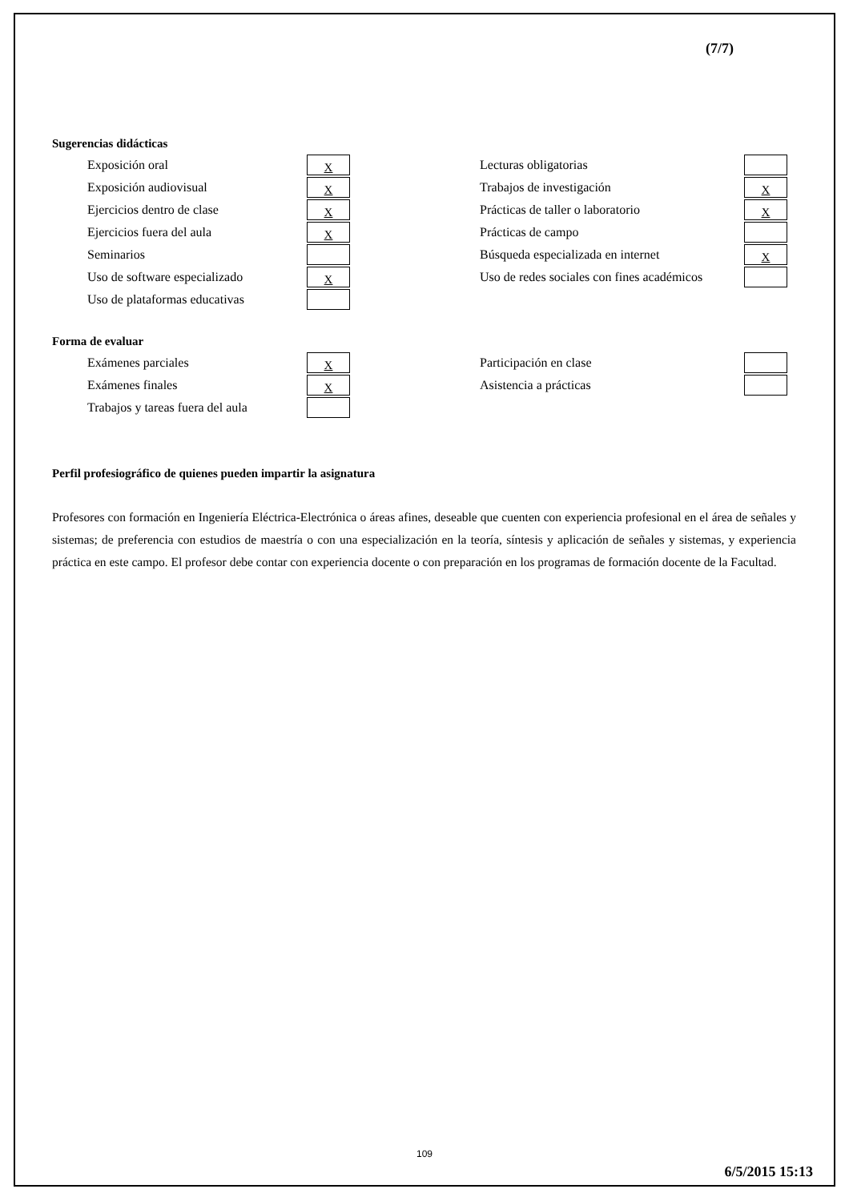(7/7)
Sugerencias didácticas
| Exposición oral | X | Lecturas obligatorias | |
| Exposición audiovisual | X | Trabajos de investigación | X |
| Ejercicios dentro de clase | X | Prácticas de taller o laboratorio | X |
| Ejercicios fuera del aula | X | Prácticas de campo | |
| Seminarios | | Búsqueda especializada en internet | X |
| Uso de software especializado | X | Uso de redes sociales con fines académicos | |
| Uso de plataformas educativas | | | |
Forma de evaluar
| Exámenes parciales | X | Participación en clase | |
| Exámenes finales | X | Asistencia a prácticas | |
| Trabajos y tareas fuera del aula | | | |
Perfil profesiográfico de quienes pueden impartir la asignatura
Profesores con formación en Ingeniería Eléctrica-Electrónica o áreas afines, deseable que cuenten con experiencia profesional en el área de señales y sistemas; de preferencia con estudios de maestría o con una especialización en la teoría, síntesis y aplicación de señales y sistemas, y experiencia práctica en este campo. El profesor debe contar con experiencia docente o con preparación en los programas de formación docente de la Facultad.
109
6/5/2015 15:13